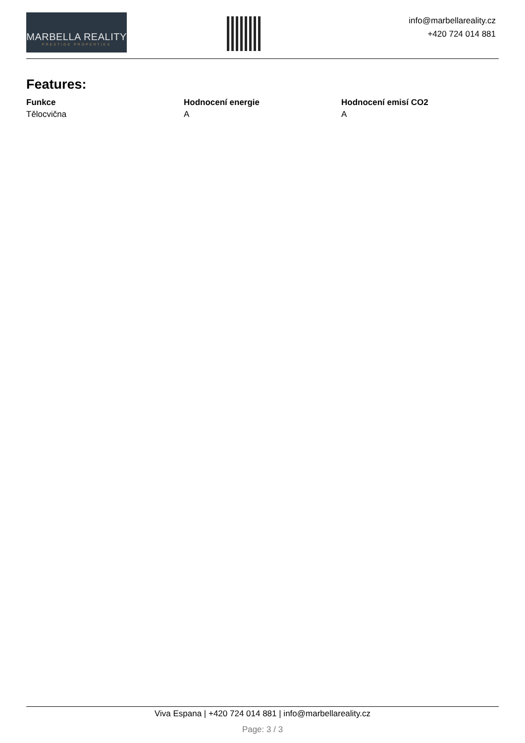MARBELLA REALITY
PRESTIGE PROPERTIES
info@marbellareality.cz
+420 724 014 881
Features:
| Funkce | Hodnocení energie | Hodnocení emisí CO2 |
| --- | --- | --- |
| Tělocvična | A | A |
Viva Espana | +420 724 014 881 | info@marbellareality.cz
Page: 3 / 3